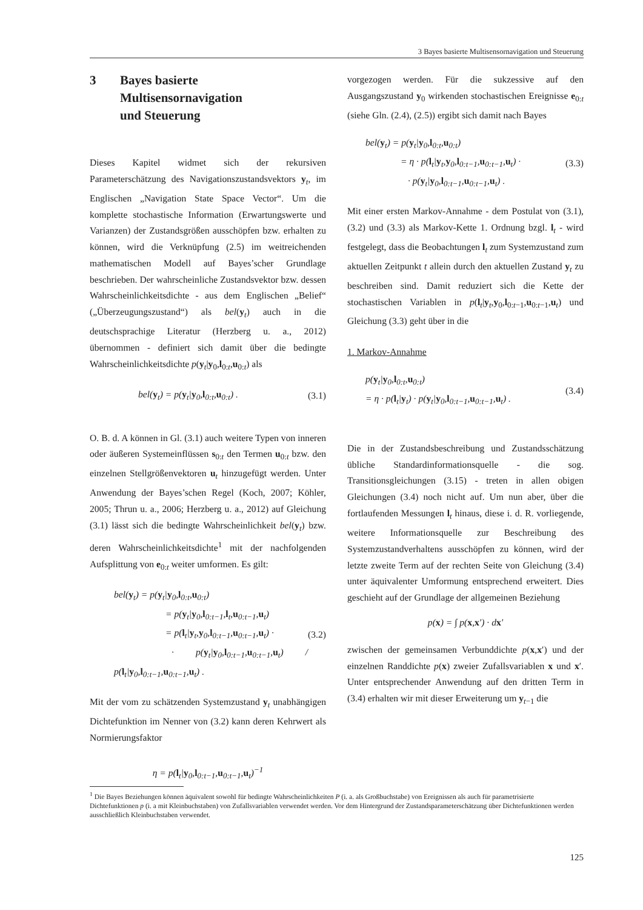3 Bayes basierte Multisensornavigation und Steuerung
3 Bayes basierte
Multisensornavigation
und Steuerung
Dieses Kapitel widmet sich der rekursiven Parameterschätzung des Navigationszustandsvektors y<sub>t</sub>, im Englischen „Navigation State Space Vector“. Um die komplette stochastische Information (Erwartungswerte und Varianzen) der Zustandsgrößen ausschöpfen bzw. erhalten zu können, wird die Verknüpfung (2.5) im weitreichenden mathematischen Modell auf Bayes’scher Grundlage beschrieben. Der wahrscheinliche Zustandsvektor bzw. dessen Wahrscheinlichkeitsdichte - aus dem Englischen „Belief“ („Überzeugungszustand“) als bel(y<sub>t</sub>) auch in die deutschsprachige Literatur (Herzberg u. a., 2012) übernommen - definiert sich damit über die bedingte Wahrscheinlichkeitsdichte p(y<sub>t</sub>|y<sub>0</sub>,l<sub>0:t</sub>,u<sub>0:t</sub>) als
bel(y<sub>t</sub>) = p(y<sub>t</sub>|y<sub>0</sub>,l<sub>0:t</sub>,u<sub>0:t</sub>) . (3.1)
O. B. d. A können in Gl. (3.1) auch weitere Typen von inneren oder äußeren Systemeinflüssen s<sub>0:t</sub> den Termen u<sub>0:t</sub> bzw. den einzelnen Stellgrößenvektoren u<sub>t</sub> hinzugefügt werden. Unter Anwendung der Bayes’schen Regel (Koch, 2007; Köhler, 2005; Thrun u. a., 2006; Herzberg u. a., 2012) auf Gleichung (3.1) lässt sich die bedingte Wahrscheinlichkeit bel(y<sub>t</sub>) bzw. deren Wahrscheinlichkeitsdichte<sup>1</sup> mit der nachfolgenden Aufsplittung von e<sub>0:t</sub> weiter umformen. Es gilt:
bel(y<sub>t</sub>) = p(y<sub>t</sub>|y<sub>0</sub>,l<sub>0:t</sub>,u<sub>0:t</sub>)
= p(y<sub>t</sub>|y<sub>0</sub>,l<sub>0:t−1</sub>,l<sub>t</sub>,u<sub>0:t−1</sub>,u<sub>t</sub>)
= p(l<sub>t</sub>|y<sub>t</sub>,y<sub>0</sub>,l<sub>0:t−1</sub>,u<sub>0:t−1</sub>,u<sub>t</sub>) ·
· p(y<sub>t</sub>|y<sub>0</sub>,l<sub>0:t−1</sub>,u<sub>0:t−1</sub>,u<sub>t</sub>) / p(l<sub>t</sub>|y<sub>0</sub>,l<sub>0:t−1</sub>,u<sub>0:t−1</sub>,u<sub>t</sub>) .
(3.2)
Mit der vom zu schätzenden Systemzustand y<sub>t</sub> unabhängigen Dichtefunktion im Nenner von (3.2) kann deren Kehrwert als Normierungsfaktor
η = p(l<sub>t</sub>|y<sub>0</sub>,l<sub>0:t−1</sub>,u<sub>0:t−1</sub>,u<sub>t</sub>)<sup>−1</sup>
vorgezogen werden. Für die sukzessive auf den Ausgangszustand y<sub>0</sub> wirkenden stochastischen Ereignisse e<sub>0:t</sub> (siehe Gln. (2.4), (2.5)) ergibt sich damit nach Bayes
bel(y<sub>t</sub>) = p(y<sub>t</sub>|y<sub>0</sub>,l<sub>0:t</sub>,u<sub>0:t</sub>)
= η · p(l<sub>t</sub>|y<sub>t</sub>,y<sub>0</sub>,l<sub>0:t−1</sub>,u<sub>0:t−1</sub>,u<sub>t</sub>) ·
· p(y<sub>t</sub>|y<sub>0</sub>,l<sub>0:t−1</sub>,u<sub>0:t−1</sub>,u<sub>t</sub>) .
(3.3)
Mit einer ersten Markov-Annahme - dem Postulat von (3.1), (3.2) und (3.3) als Markov-Kette 1. Ordnung bzgl. l<sub>t</sub> - wird festgelegt, dass die Beobachtungen l<sub>t</sub> zum Systemzustand zum aktuellen Zeitpunkt t allein durch den aktuellen Zustand y<sub>t</sub> zu beschreiben sind. Damit reduziert sich die Kette der stochastischen Variablen in p(l<sub>t</sub>|y<sub>t</sub>,y<sub>0</sub>,l<sub>0:t−1</sub>,u<sub>0:t−1</sub>,u<sub>t</sub>) und Gleichung (3.3) geht über in die
1. Markov-Annahme
p(y<sub>t</sub>|y<sub>0</sub>,l<sub>0:t</sub>,u<sub>0:t</sub>)
= η · p(l<sub>t</sub>|y<sub>t</sub>) · p(y<sub>t</sub>|y<sub>0</sub>,l<sub>0:t−1</sub>,u<sub>0:t−1</sub>,u<sub>t</sub>) .
(3.4)
Die in der Zustandsbeschreibung und Zustandsschätzung übliche Standardinformationsquelle - die sog. Transitionsgleichungen (3.15) - treten in allen obigen Gleichungen (3.4) noch nicht auf. Um nun aber, über die fortlaufenden Messungen l<sub>t</sub> hinaus, diese i. d. R. vorliegende, weitere Informationsquelle zur Beschreibung des Systemzustandverhaltens ausschöpfen zu können, wird der letzte zweite Term auf der rechten Seite von Gleichung (3.4) unter äquivalenter Umformung entsprechend erweitert. Dies geschieht auf der Grundlage der allgemeinen Beziehung
p(x) = ∫ p(x,x′) · dx′
zwischen der gemeinsamen Verbunddichte p(x,x′) und der einzelnen Randdichte p(x) zweier Zufallsvariablen x und x′. Unter entsprechender Anwendung auf den dritten Term in (3.4) erhalten wir mit dieser Erweiterung um y<sub>t−1</sub> die
<sup>1</sup> Die Bayes Beziehungen können äquivalent sowohl für bedingte Wahrscheinlichkeiten P (i. a. als Großbuchstabe) von Ereignissen als auch für parametrisierte Dichtefunktionen p (i. a mit Kleinbuchstaben) von Zufallsvariablen verwendet werden. Vor dem Hintergrund der Zustandsparameterschätzung über Dichtefunktionen werden ausschließlich Kleinbuchstaben verwendet.
125